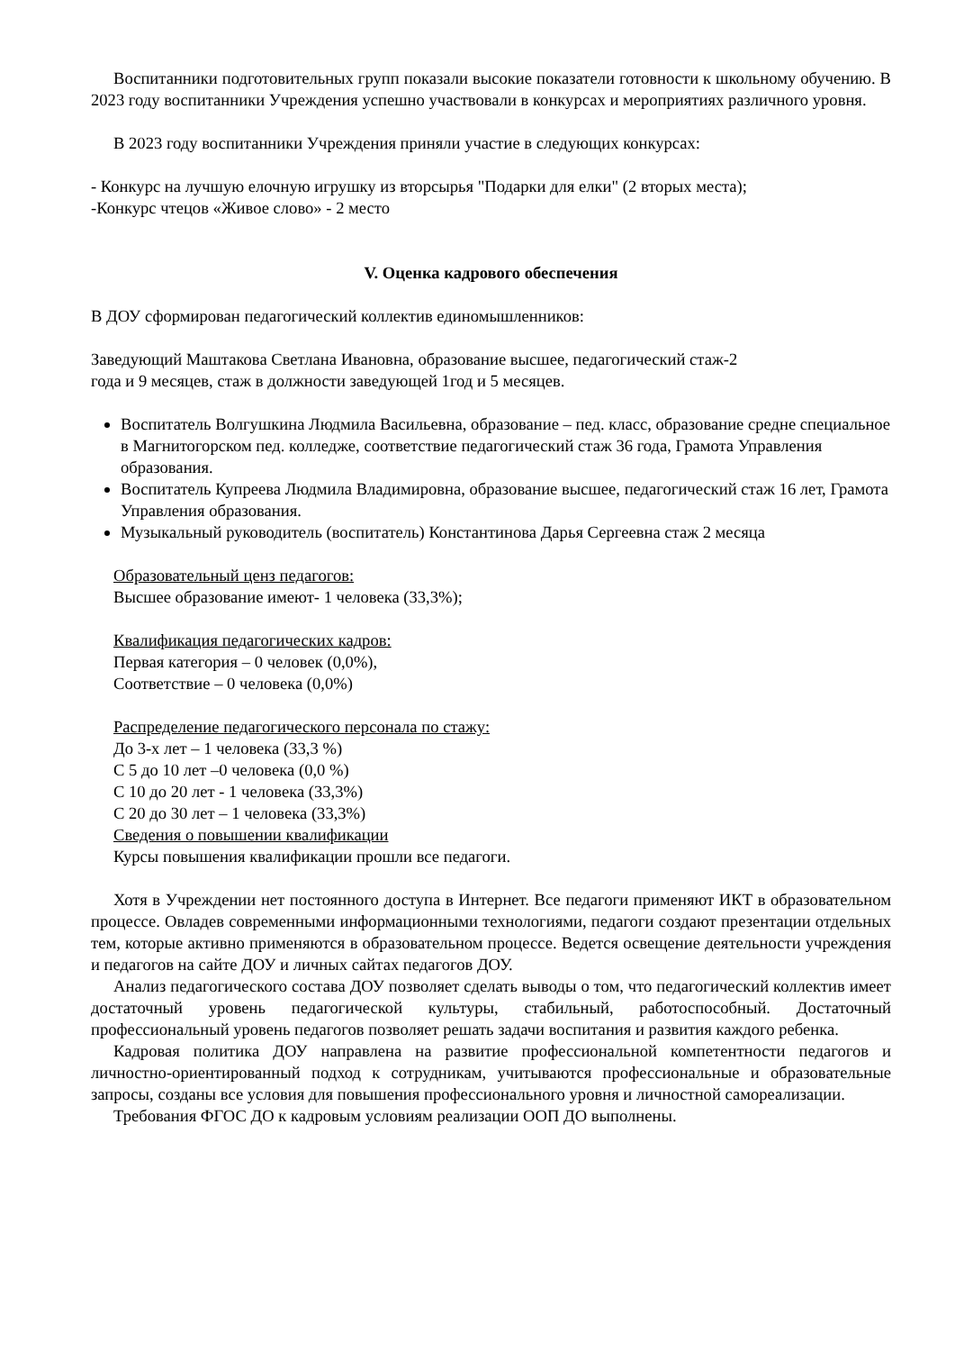Воспитанники подготовительных групп показали высокие показатели готовности к школьному обучению. В 2023 году воспитанники Учреждения успешно участвовали в конкурсах и мероприятиях различного уровня.
В 2023 году воспитанники Учреждения приняли участие в следующих конкурсах:
- Конкурс на лучшую елочную игрушку из вторсырья "Подарки для елки" (2 вторых места);
-Конкурс чтецов «Живое слово» - 2 место
V. Оценка кадрового обеспечения
В ДОУ сформирован педагогический коллектив единомышленников:
Заведующий Маштакова Светлана Ивановна, образование высшее, педагогический стаж-2
года и 9 месяцев, стаж в должности заведующей 1год и 5 месяцев.
Воспитатель Волгушкина Людмила Васильевна, образование – пед. класс, образование средне специальное в Магнитогорском пед. колледже, соответствие педагогический стаж 36 года, Грамота Управления образования.
Воспитатель Купреева Людмила Владимировна, образование высшее, педагогический стаж 16 лет, Грамота Управления образования.
Музыкальный руководитель (воспитатель) Константинова Дарья Сергеевна стаж 2 месяца
Образовательный ценз педагогов:
Высшее образование имеют- 1 человека (33,3%);
Квалификация педагогических кадров:
Первая категория – 0 человек (0,0%),
Соответствие – 0 человека (0,0%)
Распределение педагогического персонала по стажу:
До 3-х лет – 1 человека (33,3 %)
С 5 до 10 лет –0 человека (0,0 %)
С 10 до 20 лет - 1 человека (33,3%)
С 20 до 30 лет – 1 человека (33,3%)
Сведения о повышении квалификации
Курсы повышения квалификации прошли все педагоги.
Хотя в Учреждении нет постоянного доступа в Интернет. Все педагоги применяют ИКТ в образовательном процессе. Овладев современными информационными технологиями, педагоги создают презентации отдельных тем, которые активно применяются в образовательном процессе. Ведется освещение деятельности учреждения и педагогов на сайте ДОУ и личных сайтах педагогов ДОУ.
Анализ педагогического состава ДОУ позволяет сделать выводы о том, что педагогический коллектив имеет достаточный уровень педагогической культуры, стабильный, работоспособный. Достаточный профессиональный уровень педагогов позволяет решать задачи воспитания и развития каждого ребенка.
Кадровая политика ДОУ направлена на развитие профессиональной компетентности педагогов и личностно-ориентированный подход к сотрудникам, учитываются профессиональные и образовательные запросы, созданы все условия для повышения профессионального уровня и личностной самореализации.
Требования ФГОС ДО к кадровым условиям реализации ООП ДО выполнены.